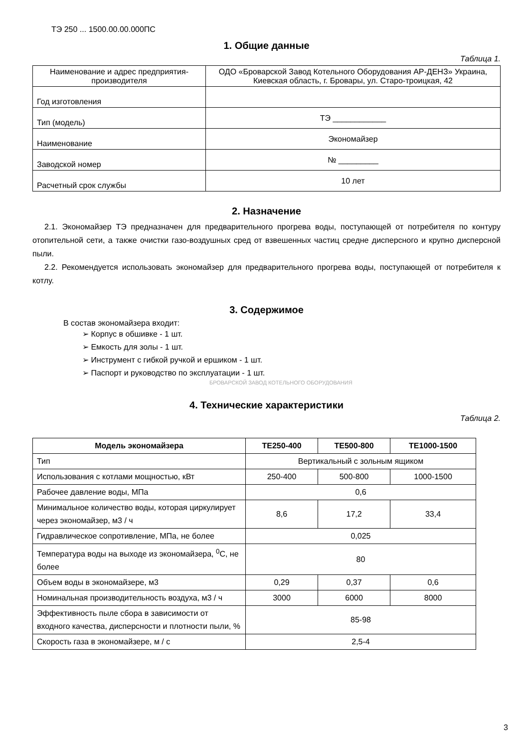ТЭ 250 ... 1500.00.00.000ПС
1. Общие данные
Таблица 1.
| Наименование и адрес предприятия-производителя | ОДО «Броварской Завод Котельного Оборудования АР-ДЕНЗ» Украина, Киевская область, г. Бровары, ул. Старо-троицкая, 42 |
| Год изготовления | |
| Тип (модель) | ТЭ ____________ |
| Наименование | Экономайзер |
| Заводской номер | № _________ |
| Расчетный срок службы | 10 лет |
2. Назначение
2.1. Экономайзер ТЭ предназначен для предварительного прогрева воды, поступающей от потребителя по контуру отопительной сети, а также очистки газо-воздушных сред от взвешенных частиц средне дисперсного и крупно дисперсной пыли.
2.2. Рекомендуется использовать экономайзер для предварительного прогрева воды, поступающей от потребителя к котлу.
3. Содержимое
В состав экономайзера входит:
➢ Корпус в обшивке - 1 шт.
➢ Емкость для золы - 1 шт.
➢ Инструмент с гибкой ручкой и ершиком - 1 шт.
➢ Паспорт и руководство по эксплуатации - 1 шт.
БРОВАРСКОЙ ЗАВОД КОТЕЛЬНОГО ОБОРУДОВАНИЯ
4. Технические характеристики
Таблица 2.
| Модель экономайзера | ТЕ250-400 | ТЕ500-800 | ТЕ1000-1500 |
| --- | --- | --- | --- |
| Тип | Вертикальный с зольным ящиком | | |
| Использования с котлами мощностью, кВт | 250-400 | 500-800 | 1000-1500 |
| Рабочее давление воды, МПа | 0,6 | | |
| Минимальное количество воды, которая циркулирует через экономайзер, м3 / ч | 8,6 | 17,2 | 33,4 |
| Гидравлическое сопротивление, МПа, не более | 0,025 | | |
| Температура воды на выходе из экономайзера, <sup>0</sup>С, не более | 80 | | |
| Объем воды в экономайзере, м3 | 0,29 | 0,37 | 0,6 |
| Номинальная производительность воздуха, м3 / ч | 3000 | 6000 | 8000 |
| Эффективность пыле сбора в зависимости от входного качества, дисперсности и плотности пыли, % | 85-98 | | |
| Скорость газа в экономайзере, м / с | 2,5-4 | | |
3